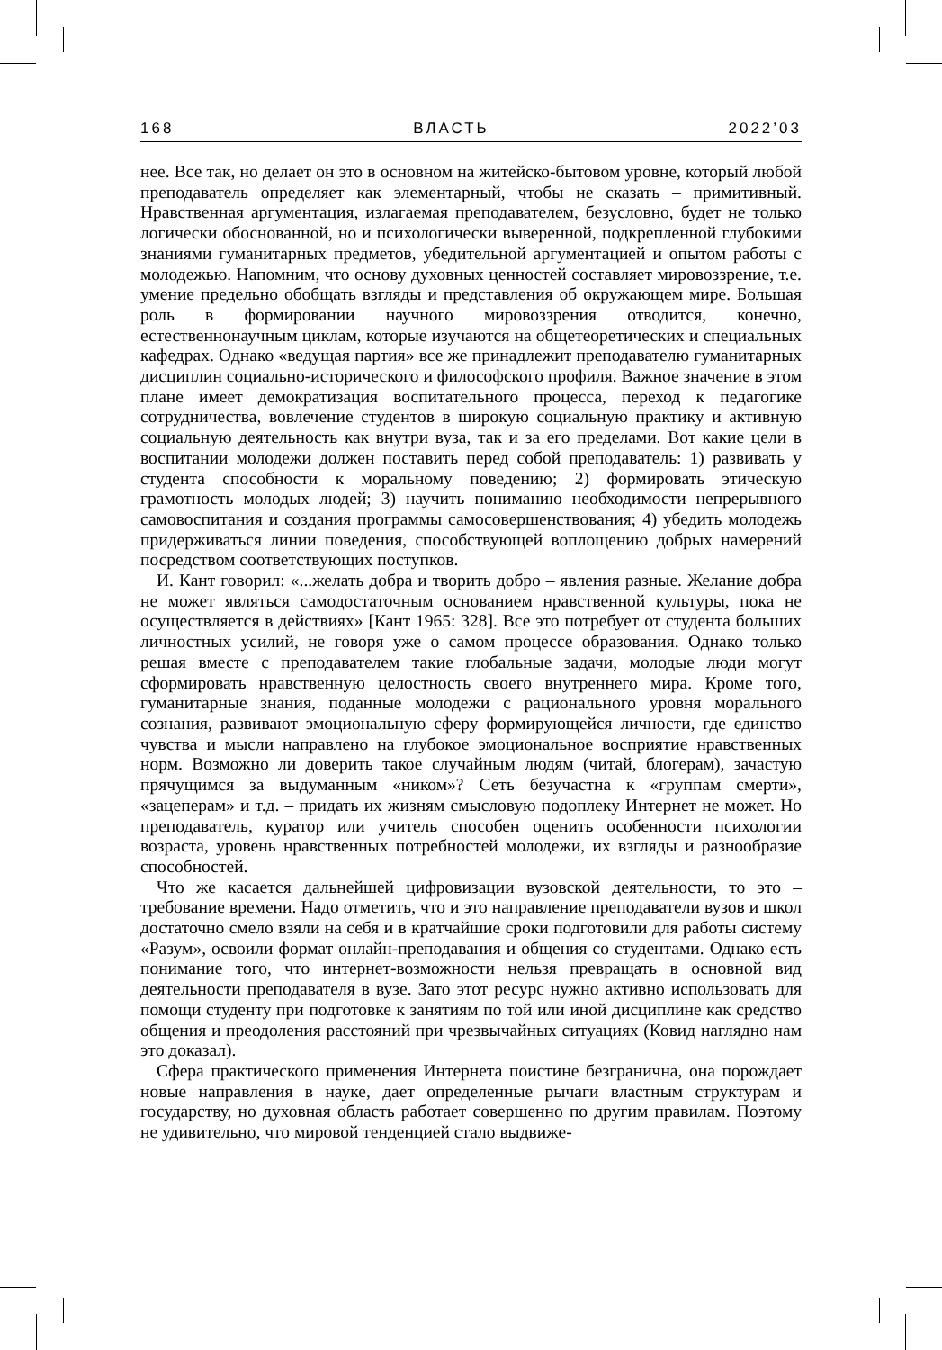168 ВЛАСТЬ 2022’03
нее. Все так, но делает он это в основном на житейско-бытовом уровне, который любой преподаватель определяет как элементарный, чтобы не сказать – примитивный. Нравственная аргументация, излагаемая преподавателем, безусловно, будет не только логически обоснованной, но и психологически вывереннoй, подкрепленной глубокими знаниями гуманитарных предметов, убедительной аргументацией и опытом работы с молодежью. Напомним, что основу духовных ценностей составляет мировоззрение, т.е. умение предельно обобщать взгляды и представления об окружающем мире. Большая роль в формировании научного мировоззрения отводится, конечно, естественнонаучным циклам, которые изучаются на общетеоретических и специальных кафедрах. Однако «ведущая партия» все же принадлежит преподавателю гуманитарных дисциплин социально-исторического и философского профиля. Важное значение в этом плане имеет демократизация воспитательного процесса, переход к педагогике сотрудничества, вовлечение студентов в широкую социальную практику и активную социальную деятельность как внутри вуза, так и за его пределами. Вот какие цели в воспитании молодежи должен поставить перед собой преподаватель: 1) развивать у студента способности к моральному поведению; 2) формировать этическую грамотность молодых людей; 3) научить пониманию необходимости непрерывного самовоспитания и создания программы самосовершенствования; 4) убедить молодежь придерживаться линии поведения, способствующей воплощению добрых намерений посредством соответствующих поступков.
И. Кант говорил: «...желать добра и творить добро – явления разные. Желание добра не может являться самодостаточным основанием нравственной культуры, пока не осуществляется в действиях» [Кант 1965: 328]. Все это потребует от студента больших личностных усилий, не говоря уже о самом процессе образования. Однако только решая вместе с преподавателем такие глобальные задачи, молодые люди могут сформировать нравственную целостность своего внутреннего мира. Кроме того, гуманитарные знания, поданные молодежи с рационального уровня морального сознания, развивают эмоциональную сферу формирующейся личности, где единство чувства и мысли направлено на глубокое эмоциональное восприятие нравственных норм. Возможно ли доверить такое случайным людям (читай, блогерам), зачастую прячущимся за выдуманным «ником»? Сеть безучастна к «группам смерти», «зацеперам» и т.д. – придать их жизням смысловую подоплеку Интернет не может. Но преподаватель, куратор или учитель способен оценить особенности психологии возраста, уровень нравственных потребностей молодежи, их взгляды и разнообразие способностей.
Что же касается дальнейшей цифровизации вузовской деятельности, то это – требование времени. Надо отметить, что и это направление преподаватели вузов и школ достаточно смело взяли на себя и в кратчайшие сроки подготовили для работы систему «Разум», освоили формат онлайн-преподавания и общения со студентами. Однако есть понимание того, что интернет-возможности нельзя превращать в основной вид деятельности преподавателя в вузе. Зато этот ресурс нужно активно использовать для помощи студенту при подготовке к занятиям по той или иной дисциплине как средство общения и преодоления расстояний при чрезвычайных ситуациях (Ковид наглядно нам это доказал).
Сфера практического применения Интернета поистине безгранична, она порождает новые направления в науке, дает определенные рычаги властным структурам и государству, но духовная область работает совершенно по другим правилам. Поэтому не удивительно, что мировой тенденцией стало выдвиже-